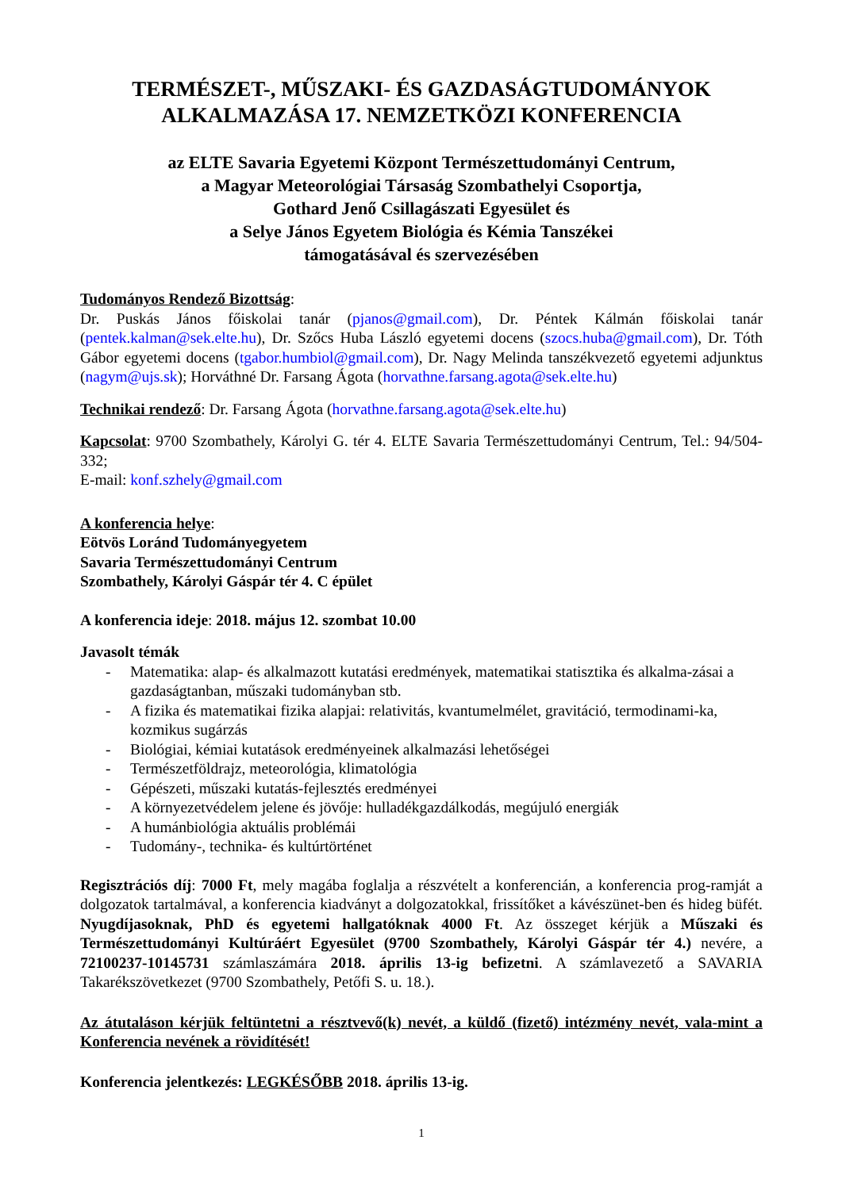TERMÉSZET-, MŰSZAKI- ÉS GAZDASÁGTUDOMÁNYOK
ALKALMAZÁSA 17. NEMZETKÖZI KONFERENCIA
az ELTE Savaria Egyetemi Központ Természettudományi Centrum,
a Magyar Meteorológiai Társaság Szombathelyi Csoportja,
Gothard Jenő Csillagászati Egyesület és
a Selye János Egyetem Biológia és Kémia Tanszékei
támogatásával és szervezésében
Tudományos Rendező Bizottság:
Dr. Puskás János főiskolai tanár (pjanos@gmail.com), Dr. Péntek Kálmán főiskolai tanár (pentek.kalman@sek.elte.hu), Dr. Szőcs Huba László egyetemi docens (szocs.huba@gmail.com), Dr. Tóth Gábor egyetemi docens (tgabor.humbiol@gmail.com), Dr. Nagy Melinda tanszékvezető egyetemi adjunktus (nagym@ujs.sk); Horváthné Dr. Farsang Ágota (horvathne.farsang.agota@sek.elte.hu)
Technikai rendező: Dr. Farsang Ágota (horvathne.farsang.agota@sek.elte.hu)
Kapcsolat: 9700 Szombathely, Károlyi G. tér 4. ELTE Savaria Természettudományi Centrum, Tel.: 94/504-332;
E-mail: konf.szhely@gmail.com
A konferencia helye:
Eötvös Loránd Tudományegyetem
Savaria Természettudományi Centrum
Szombathely, Károlyi Gáspár tér 4. C épület
A konferencia ideje: 2018. május 12. szombat 10.00
Javasolt témák
- Matematika: alap- és alkalmazott kutatási eredmények, matematikai statisztika és alkalma-zásai a gazdaságtanban, műszaki tudományban stb.
- A fizika és matematikai fizika alapjai: relativitás, kvantumelmélet, gravitáció, termodinami-ka, kozmikus sugárzás
- Biológiai, kémiai kutatások eredményeinek alkalmazási lehetőségei
- Természetföldrajz, meteorológia, klimatológia
- Gépészeti, műszaki kutatás-fejlesztés eredményei
- A környezetvédelem jelene és jövője: hulladékgazdálkodás, megújuló energiák
- A humánbiológia aktuális problémái
- Tudomány-, technika- és kultúrtörténet
Regisztrációs díj: 7000 Ft, mely magába foglalja a részvételt a konferencián, a konferencia prog-ramját a dolgozatok tartalmával, a konferencia kiadványt a dolgozatokkal, frissítőket a kávészünet-ben és hideg büfét. Nyugdíjasoknak, PhD és egyetemi hallgatóknak 4000 Ft. Az összeget kérjük a Műszaki és Természettudományi Kultúráért Egyesület (9700 Szombathely, Károlyi Gáspár tér 4.) nevére, a 72100237-10145731 számlaszámára 2018. április 13-ig befizetni. A számlavezető a SAVARIA Takarékszövetkezet (9700 Szombathely, Petőfi S. u. 18.).
Az átutaláson kérjük feltüntetni a résztvevő(k) nevét, a küldő (fizető) intézmény nevét, vala-mint a Konferencia nevének a rövidítését!
Konferencia jelentkezés: LEGKÉSŐBB 2018. április 13-ig.
1